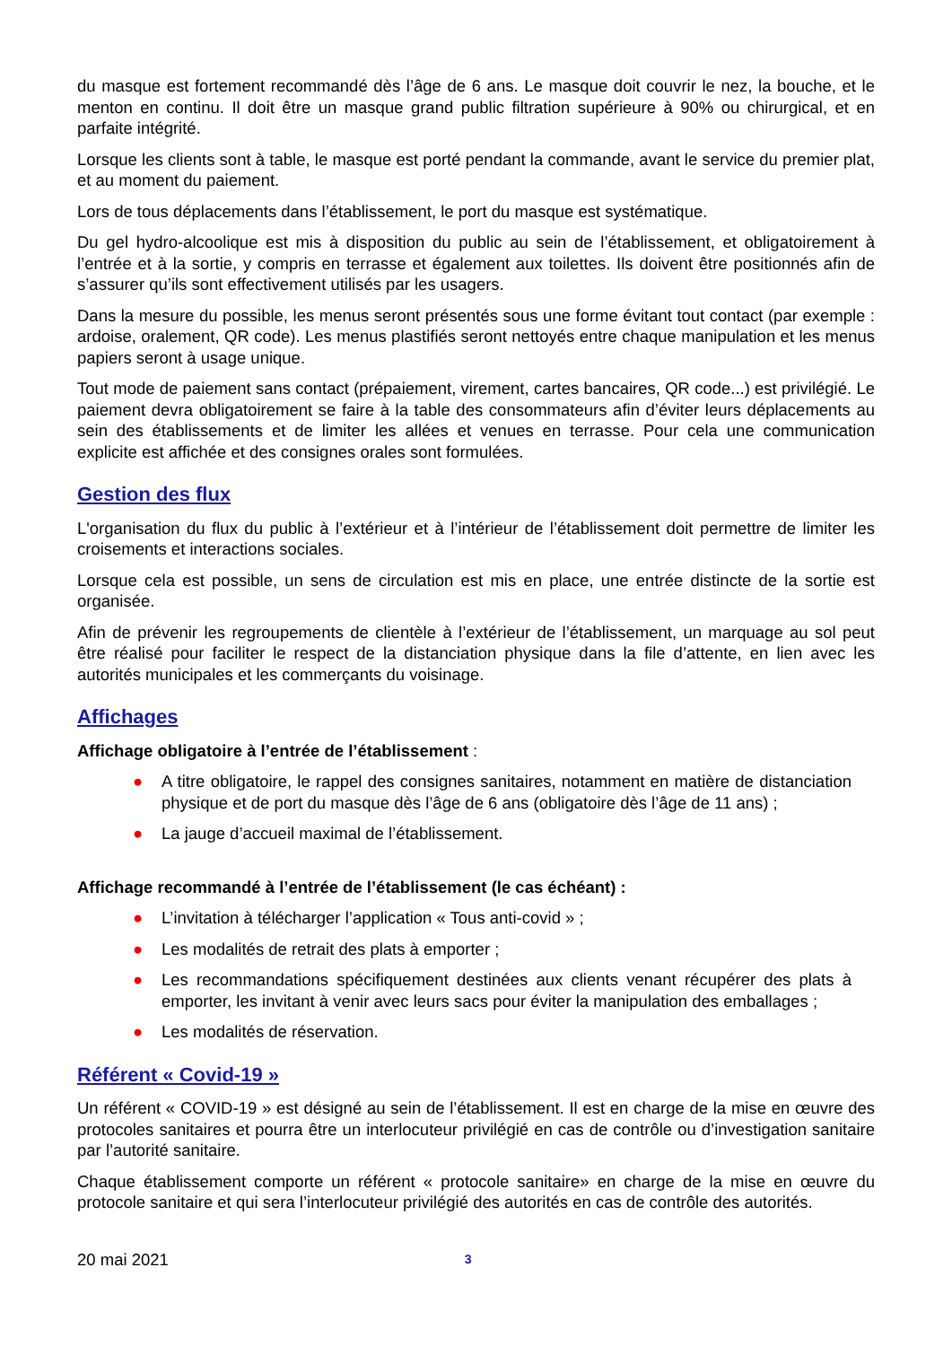du masque est fortement recommandé dès l’âge de 6 ans. Le masque doit couvrir le nez, la bouche, et le menton en continu. Il doit être un masque grand public filtration supérieure à 90% ou chirurgical, et en parfaite intégrité.
Lorsque les clients sont à table, le masque est porté pendant la commande, avant le service du premier plat, et au moment du paiement.
Lors de tous déplacements dans l’établissement, le port du masque est systématique.
Du gel hydro-alcoolique est mis à disposition du public au sein de l’établissement, et obligatoirement à l’entrée et à la sortie, y compris en terrasse et également aux toilettes. Ils doivent être positionnés afin de s’assurer qu’ils sont effectivement utilisés par les usagers.
Dans la mesure du possible, les menus seront présentés sous une forme évitant tout contact (par exemple : ardoise, oralement, QR code). Les menus plastifiés seront nettoyés entre chaque manipulation et les menus papiers seront à usage unique.
Tout mode de paiement sans contact (prépaiement, virement, cartes bancaires, QR code...) est privilégié. Le paiement devra obligatoirement se faire à la table des consommateurs afin d’éviter leurs déplacements au sein des établissements et de limiter les allées et venues en terrasse. Pour cela une communication explicite est affichée et des consignes orales sont formulées.
Gestion des flux
L'organisation du flux du public à l’extérieur et à l’intérieur de l’établissement doit permettre de limiter les croisements et interactions sociales.
Lorsque cela est possible, un sens de circulation est mis en place, une entrée distincte de la sortie est organisée.
Afin de prévenir les regroupements de clientèle à l’extérieur de l’établissement, un marquage au sol peut être réalisé pour faciliter le respect de la distanciation physique dans la file d’attente, en lien avec les autorités municipales et les commerçants du voisinage.
Affichages
Affichage obligatoire à l’entrée de l’établissement :
● A titre obligatoire, le rappel des consignes sanitaires, notamment en matière de distanciation physique et de port du masque dès l’âge de 6 ans (obligatoire dès l’âge de 11 ans) ;
● La jauge d’accueil maximal de l’établissement.
Affichage recommandé à l’entrée de l’établissement (le cas échéant) :
● L’invitation à télécharger l’application « Tous anti-covid » ;
● Les modalités de retrait des plats à emporter ;
● Les recommandations spécifiquement destinées aux clients venant récupérer des plats à emporter, les invitant à venir avec leurs sacs pour éviter la manipulation des emballages ;
● Les modalités de réservation.
Référent « Covid-19 »
Un référent « COVID-19 » est désigné au sein de l’établissement. Il est en charge de la mise en œuvre des protocoles sanitaires et pourra être un interlocuteur privilégié en cas de contrôle ou d’investigation sanitaire par l’autorité sanitaire.
Chaque établissement comporte un référent « protocole sanitaire» en charge de la mise en œuvre du protocole sanitaire et qui sera l’interlocuteur privilégié des autorités en cas de contrôle des autorités.
20 mai 2021 3